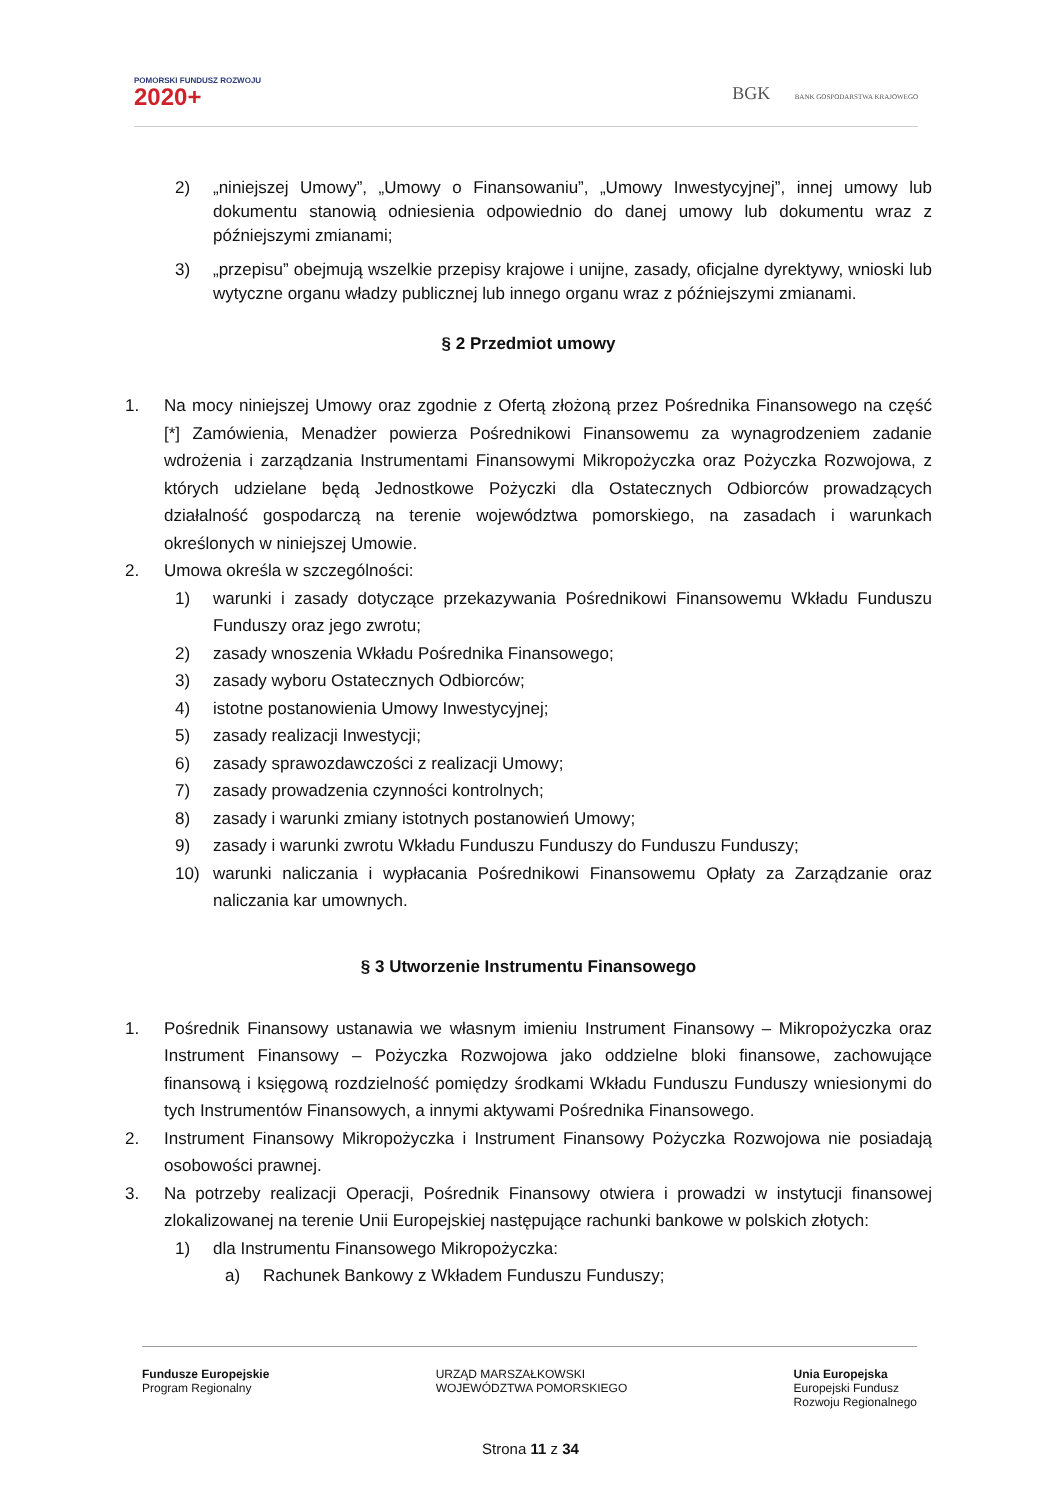POMORSKI FUNDUSZ ROZWOJU
2020+
BGK BANK GOSPODARSTWA KRAJOWEGO
2) „niniejszej Umowy”, „Umowy o Finansowaniu”, „Umowy Inwestycyjnej”, innej umowy lub dokumentu stanowią odniesienia odpowiednio do danej umowy lub dokumentu wraz z późniejszymi zmianami;
3) „przepisu” obejmują wszelkie przepisy krajowe i unijne, zasady, oficjalne dyrektywy, wnioski lub wytyczne organu władzy publicznej lub innego organu wraz z późniejszymi zmianami.
§ 2 Przedmiot umowy
1. Na mocy niniejszej Umowy oraz zgodnie z Ofertą złożoną przez Pośrednika Finansowego na część [*] Zamówienia, Menadżer powierza Pośrednikowi Finansowemu za wynagrodzeniem zadanie wdrożenia i zarządzania Instrumentami Finansowymi Mikropożyczka oraz Pożyczka Rozwojowa, z których udzielane będą Jednostkowe Pożyczki dla Ostatecznych Odbiorców prowadzących działalność gospodarczą na terenie województwa pomorskiego, na zasadach i warunkach określonych w niniejszej Umowie.
2. Umowa określa w szczególności:
1) warunki i zasady dotyczące przekazywania Pośrednikowi Finansowemu Wkładu Funduszu Funduszy oraz jego zwrotu;
2) zasady wnoszenia Wkładu Pośrednika Finansowego;
3) zasady wyboru Ostatecznych Odbiorców;
4) istotne postanowienia Umowy Inwestycyjnej;
5) zasady realizacji Inwestycji;
6) zasady sprawozdawczości z realizacji Umowy;
7) zasady prowadzenia czynności kontrolnych;
8) zasady i warunki zmiany istotnych postanowień Umowy;
9) zasady i warunki zwrotu Wkładu Funduszu Funduszy do Funduszu Funduszy;
10) warunki naliczania i wypłacania Pośrednikowi Finansowemu Opłaty za Zarządzanie oraz naliczania kar umownych.
§ 3 Utworzenie Instrumentu Finansowego
1. Pośrednik Finansowy ustanawia we własnym imieniu Instrument Finansowy – Mikropożyczka oraz Instrument Finansowy – Pożyczka Rozwojowa jako oddzielne bloki finansowe, zachowujące finansową i księgową rozdzielność pomiędzy środkami Wkładu Funduszu Funduszy wniesionymi do tych Instrumentów Finansowych, a innymi aktywami Pośrednika Finansowego.
2. Instrument Finansowy Mikropożyczka i Instrument Finansowy Pożyczka Rozwojowa nie posiadają osobowości prawnej.
3. Na potrzeby realizacji Operacji, Pośrednik Finansowy otwiera i prowadzi w instytucji finansowej zlokalizowanej na terenie Unii Europejskiej następujące rachunki bankowe w polskich złotych:
1) dla Instrumentu Finansowego Mikropożyczka:
a) Rachunek Bankowy z Wkładem Funduszu Funduszy;
Fundusze Europejskie
Program Regionalny
URZĄD MARSZAŁKOWSKI
WOJEWÓDZTWA POMORSKIEGO
Unia Europejska
Europejski Fundusz
Rozwoju Regionalnego
Strona 11 z 34